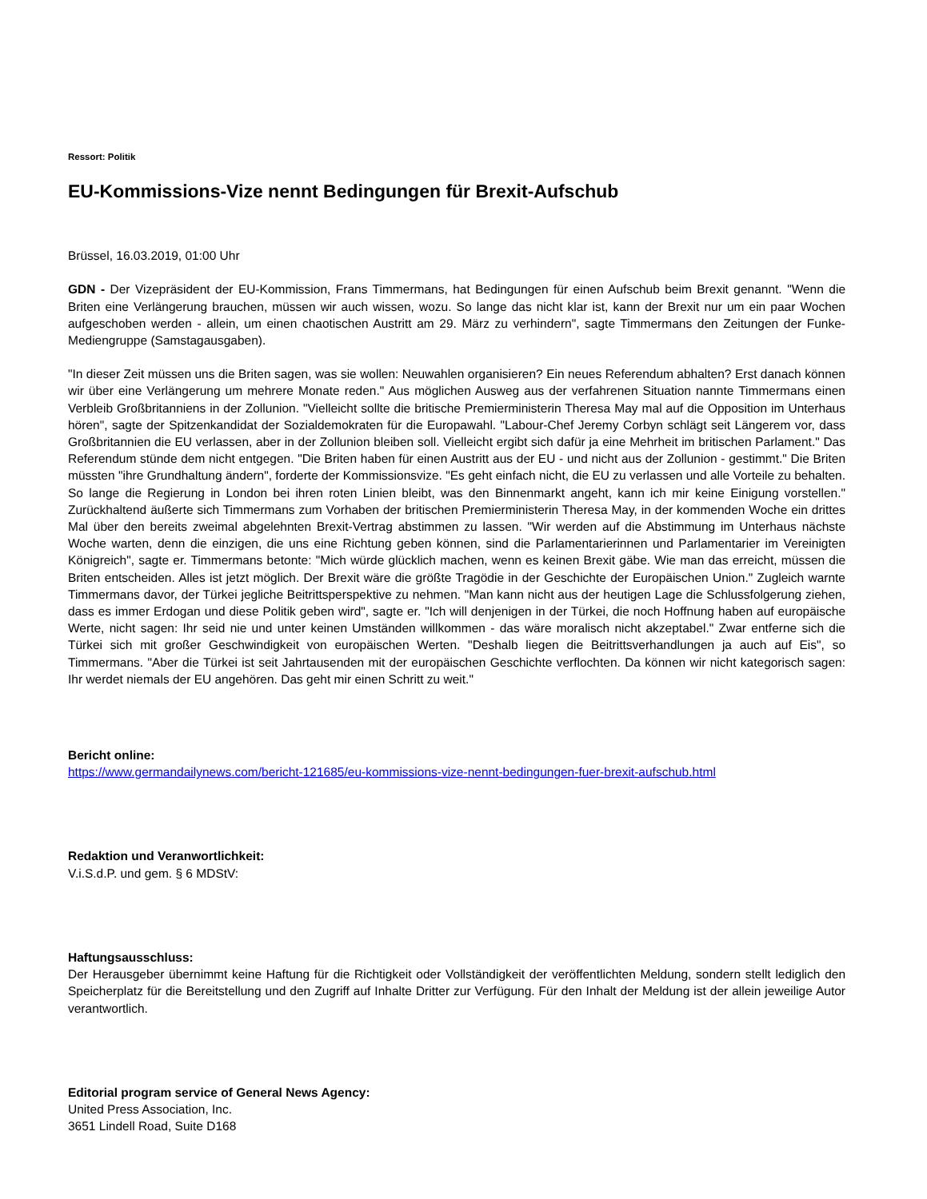Ressort: Politik
EU-Kommissions-Vize nennt Bedingungen für Brexit-Aufschub
Brüssel, 16.03.2019, 01:00 Uhr
GDN - Der Vizepräsident der EU-Kommission, Frans Timmermans, hat Bedingungen für einen Aufschub beim Brexit genannt. "Wenn die Briten eine Verlängerung brauchen, müssen wir auch wissen, wozu. So lange das nicht klar ist, kann der Brexit nur um ein paar Wochen aufgeschoben werden - allein, um einen chaotischen Austritt am 29. März zu verhindern", sagte Timmermans den Zeitungen der Funke-Mediengruppe (Samstagausgaben).
"In dieser Zeit müssen uns die Briten sagen, was sie wollen: Neuwahlen organisieren? Ein neues Referendum abhalten? Erst danach können wir über eine Verlängerung um mehrere Monate reden." Aus möglichen Ausweg aus der verfahrenen Situation nannte Timmermans einen Verbleib Großbritanniens in der Zollunion. "Vielleicht sollte die britische Premierministerin Theresa May mal auf die Opposition im Unterhaus hören", sagte der Spitzenkandidat der Sozialdemokraten für die Europawahl. "Labour-Chef Jeremy Corbyn schlägt seit Längerem vor, dass Großbritannien die EU verlassen, aber in der Zollunion bleiben soll. Vielleicht ergibt sich dafür ja eine Mehrheit im britischen Parlament." Das Referendum stünde dem nicht entgegen. "Die Briten haben für einen Austritt aus der EU - und nicht aus der Zollunion - gestimmt." Die Briten müssten "ihre Grundhaltung ändern", forderte der Kommissionsvize. "Es geht einfach nicht, die EU zu verlassen und alle Vorteile zu behalten. So lange die Regierung in London bei ihren roten Linien bleibt, was den Binnenmarkt angeht, kann ich mir keine Einigung vorstellen." Zurückhaltend äußerte sich Timmermans zum Vorhaben der britischen Premierministerin Theresa May, in der kommenden Woche ein drittes Mal über den bereits zweimal abgelehnten Brexit-Vertrag abstimmen zu lassen. "Wir werden auf die Abstimmung im Unterhaus nächste Woche warten, denn die einzigen, die uns eine Richtung geben können, sind die Parlamentarierinnen und Parlamentarier im Vereinigten Königreich", sagte er. Timmermans betonte: "Mich würde glücklich machen, wenn es keinen Brexit gäbe. Wie man das erreicht, müssen die Briten entscheiden. Alles ist jetzt möglich. Der Brexit wäre die größte Tragödie in der Geschichte der Europäischen Union." Zugleich warnte Timmermans davor, der Türkei jegliche Beitrittsperspektive zu nehmen. "Man kann nicht aus der heutigen Lage die Schlussfolgerung ziehen, dass es immer Erdogan und diese Politik geben wird", sagte er. "Ich will denjenigen in der Türkei, die noch Hoffnung haben auf europäische Werte, nicht sagen: Ihr seid nie und unter keinen Umständen willkommen - das wäre moralisch nicht akzeptabel." Zwar entferne sich die Türkei sich mit großer Geschwindigkeit von europäischen Werten. "Deshalb liegen die Beitrittsverhandlungen ja auch auf Eis", so Timmermans. "Aber die Türkei ist seit Jahrtausenden mit der europäischen Geschichte verflochten. Da können wir nicht kategorisch sagen: Ihr werdet niemals der EU angehören. Das geht mir einen Schritt zu weit."
Bericht online:
https://www.germandailynews.com/bericht-121685/eu-kommissions-vize-nennt-bedingungen-fuer-brexit-aufschub.html
Redaktion und Veranwortlichkeit:
V.i.S.d.P. und gem. § 6 MDStV:
Haftungsausschluss:
Der Herausgeber übernimmt keine Haftung für die Richtigkeit oder Vollständigkeit der veröffentlichten Meldung, sondern stellt lediglich den Speicherplatz für die Bereitstellung und den Zugriff auf Inhalte Dritter zur Verfügung. Für den Inhalt der Meldung ist der allein jeweilige Autor verantwortlich.
Editorial program service of General News Agency:
United Press Association, Inc.
3651 Lindell Road, Suite D168